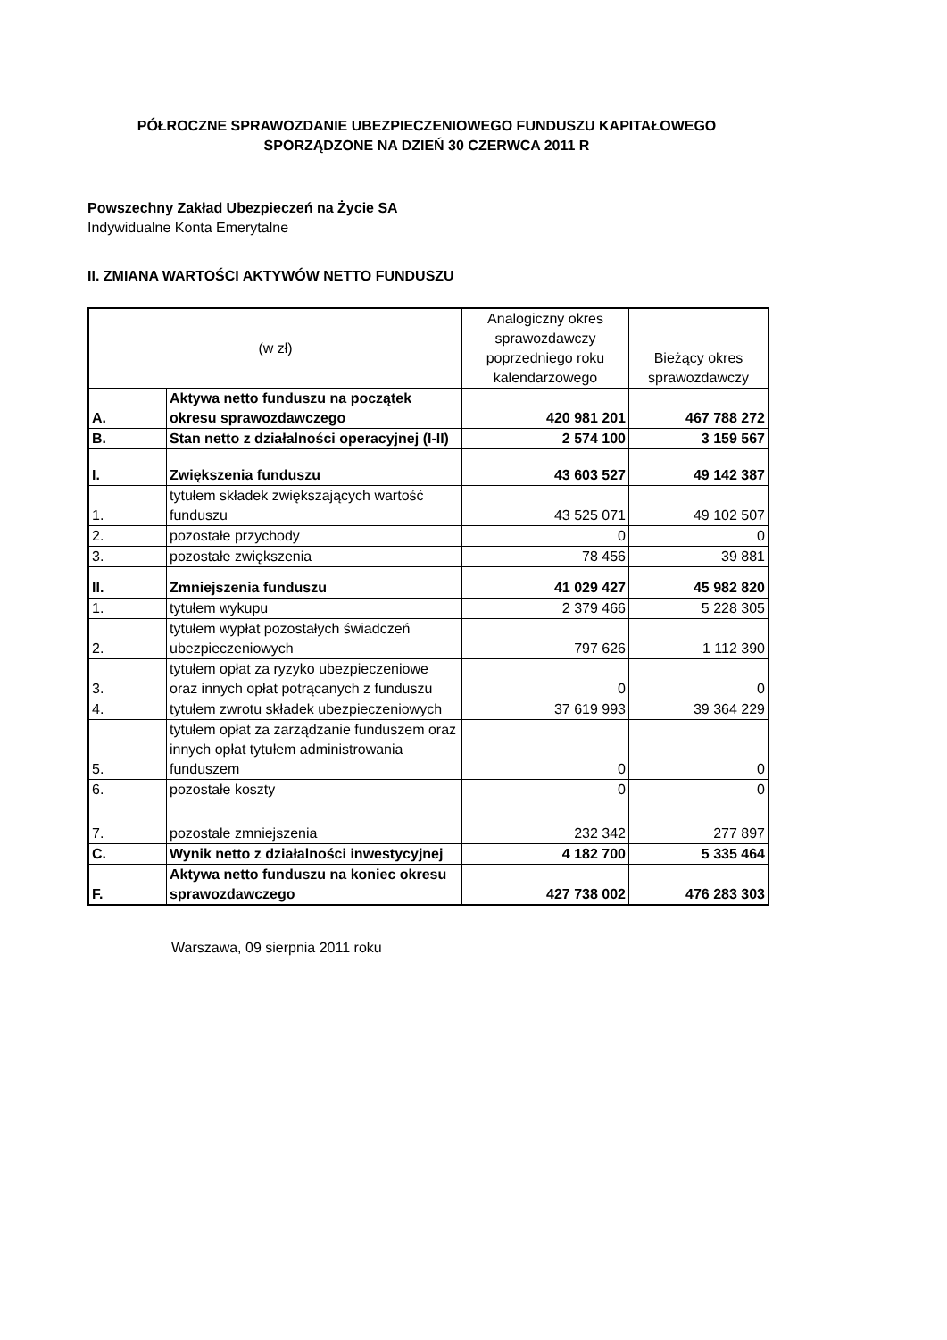PÓŁROCZNE SPRAWOZDANIE UBEZPIECZENIOWEGO FUNDUSZU KAPITAŁOWEGO
SPORZĄDZONE NA DZIEŃ 30 CZERWCA 2011 R
Powszechny Zakład Ubezpieczeń na Życie SA
Indywidualne Konta Emerytalne
II. ZMIANA WARTOŚCI AKTYWÓW NETTO FUNDUSZU
| (w zł) | | Analogiczny okres sprawozdawczy poprzedniego roku kalendarzowego | Bieżący okres sprawozdawczy |
| A. | Aktywa netto funduszu na początek okresu sprawozdawczego | 420 981 201 | 467 788 272 |
| B. | Stan netto z działalności operacyjnej (I-II) | 2 574 100 | 3 159 567 |
| I. | Zwiększenia funduszu | 43 603 527 | 49 142 387 |
| 1. | tytułem składek zwiększających wartość funduszu | 43 525 071 | 49 102 507 |
| 2. | pozostałe przychody | 0 | 0 |
| 3. | pozostałe zwiększenia | 78 456 | 39 881 |
| II. | Zmniejszenia funduszu | 41 029 427 | 45 982 820 |
| 1. | tytułem wykupu | 2 379 466 | 5 228 305 |
| 2. | tytułem wypłat pozostałych świadczeń ubezpieczeniowych | 797 626 | 1 112 390 |
| 3. | tytułem opłat za ryzyko ubezpieczeniowe oraz innych opłat potrącanych z funduszu | 0 | 0 |
| 4. | tytułem zwrotu składek ubezpieczeniowych | 37 619 993 | 39 364 229 |
| 5. | tytułem opłat za zarządzanie funduszem oraz innych opłat tytułem administrowania funduszem | 0 | 0 |
| 6. | pozostałe koszty | 0 | 0 |
| 7. | pozostałe zmniejszenia | 232 342 | 277 897 |
| C. | Wynik netto z działalności inwestycyjnej | 4 182 700 | 5 335 464 |
| F. | Aktywa netto funduszu na koniec okresu sprawozdawczego | 427 738 002 | 476 283 303 |
Warszawa, 09 sierpnia 2011 roku